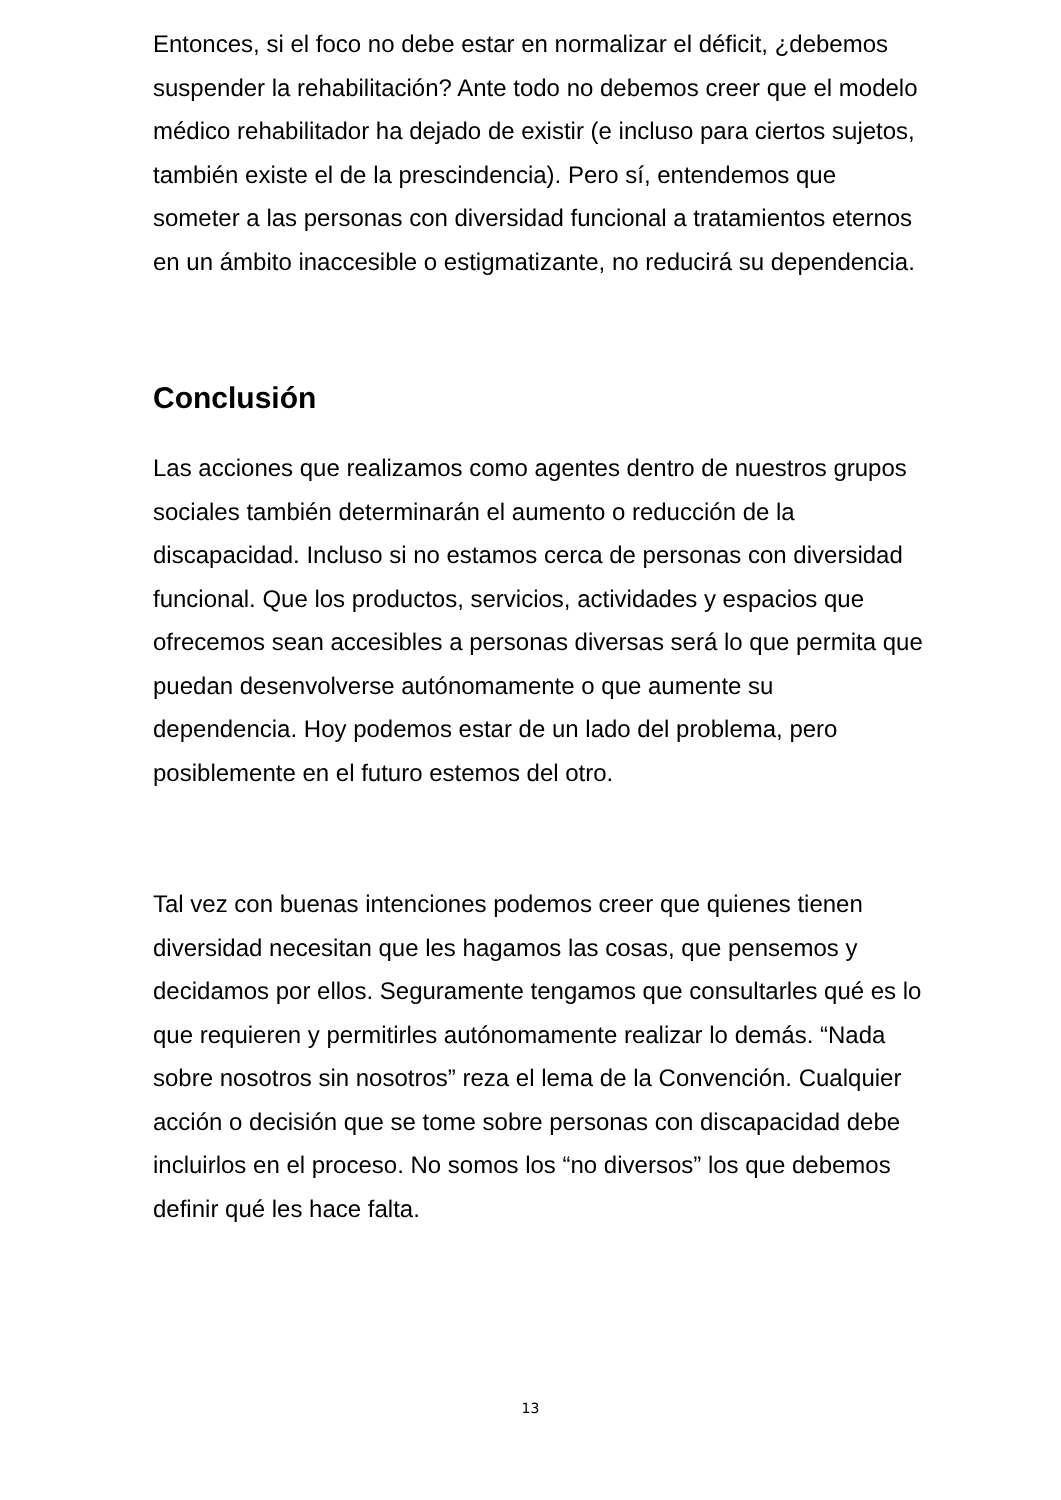Entonces, si el foco no debe estar en normalizar el déficit, ¿debemos suspender la rehabilitación? Ante todo no debemos creer que el modelo médico rehabilitador ha dejado de existir (e incluso para ciertos sujetos, también existe el de la prescindencia). Pero sí, entendemos que someter a las personas con diversidad funcional a tratamientos eternos en un ámbito inaccesible o estigmatizante, no reducirá su dependencia.
Conclusión
Las acciones que realizamos como agentes dentro de nuestros grupos sociales también determinarán el aumento o reducción de la discapacidad. Incluso si no estamos cerca de personas con diversidad funcional. Que los productos, servicios, actividades y espacios que ofrecemos sean accesibles a personas diversas será lo que permita que puedan desenvolverse autónomamente o que aumente su dependencia. Hoy podemos estar de un lado del problema, pero posiblemente en el futuro estemos del otro.
Tal vez con buenas intenciones podemos creer que quienes tienen diversidad necesitan que les hagamos las cosas, que pensemos y decidamos por ellos. Seguramente tengamos que consultarles qué es lo que requieren y permitirles autónomamente realizar lo demás. “Nada sobre nosotros sin nosotros” reza el lema de la Convención. Cualquier acción o decisión que se tome sobre personas con discapacidad debe incluirlos en el proceso. No somos los “no diversos” los que debemos definir qué les hace falta.
13